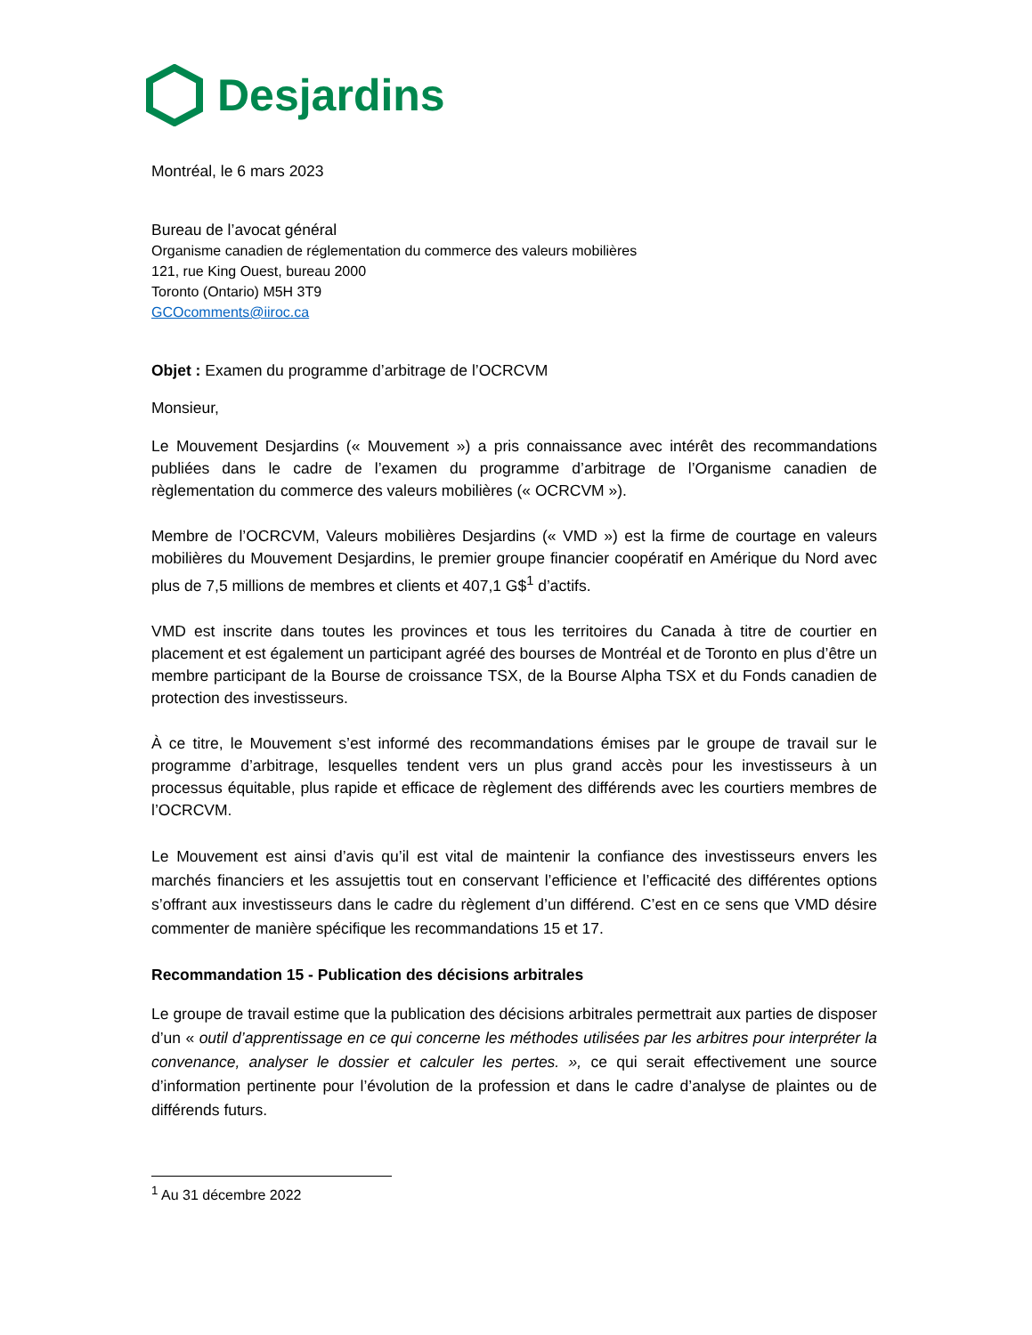Desjardins
Montréal, le 6 mars 2023
Bureau de l’avocat général
Organisme canadien de réglementation du commerce des valeurs mobilières
121, rue King Ouest, bureau 2000
Toronto (Ontario) M5H 3T9
GCOcomments@iiroc.ca
Objet : Examen du programme d’arbitrage de l’OCRCVM
Monsieur,
Le Mouvement Desjardins (« Mouvement ») a pris connaissance avec intérêt des recommandations publiées dans le cadre de l’examen du programme d’arbitrage de l’Organisme canadien de règlementation du commerce des valeurs mobilières (« OCRCVM »).
Membre de l’OCRCVM, Valeurs mobilières Desjardins (« VMD ») est la firme de courtage en valeurs mobilières du Mouvement Desjardins, le premier groupe financier coopératif en Amérique du Nord avec plus de 7,5 millions de membres et clients et 407,1 G$<sup>1</sup> d’actifs.
VMD est inscrite dans toutes les provinces et tous les territoires du Canada à titre de courtier en placement et est également un participant agréé des bourses de Montréal et de Toronto en plus d’être un membre participant de la Bourse de croissance TSX, de la Bourse Alpha TSX et du Fonds canadien de protection des investisseurs.
À ce titre, le Mouvement s’est informé des recommandations émises par le groupe de travail sur le programme d’arbitrage, lesquelles tendent vers un plus grand accès pour les investisseurs à un processus équitable, plus rapide et efficace de règlement des différends avec les courtiers membres de l’OCRCVM.
Le Mouvement est ainsi d’avis qu’il est vital de maintenir la confiance des investisseurs envers les marchés financiers et les assujettis tout en conservant l’efficience et l’efficacité des différentes options s’offrant aux investisseurs dans le cadre du règlement d’un différend. C’est en ce sens que VMD désire commenter de manière spécifique les recommandations 15 et 17.
Recommandation 15 - Publication des décisions arbitrales
Le groupe de travail estime que la publication des décisions arbitrales permettrait aux parties de disposer d’un « outil d’apprentissage en ce qui concerne les méthodes utilisées par les arbitres pour interpréter la convenance, analyser le dossier et calculer les pertes. », ce qui serait effectivement une source d’information pertinente pour l’évolution de la profession et dans le cadre d’analyse de plaintes ou de différends futurs.
<sup>1</sup> Au 31 décembre 2022